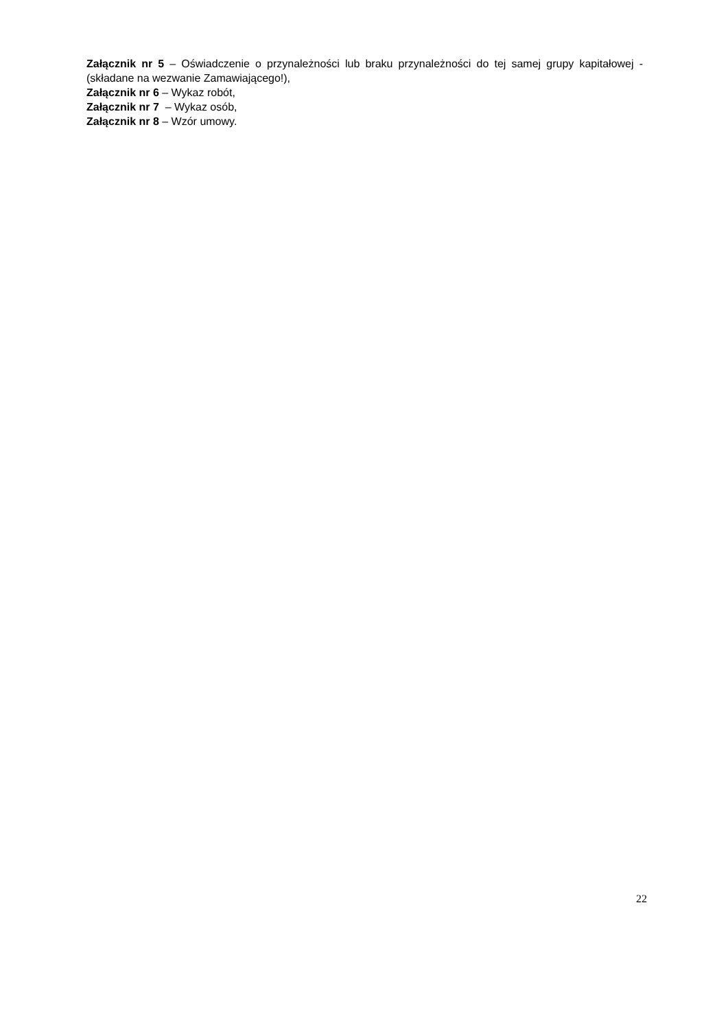Załącznik nr 5 – Oświadczenie o przynależności lub braku przynależności do tej samej grupy kapitałowej - (składane na wezwanie Zamawiającego!),
Załącznik nr 6 – Wykaz robót,
Załącznik nr 7 – Wykaz osób,
Załącznik nr 8 – Wzór umowy.
22